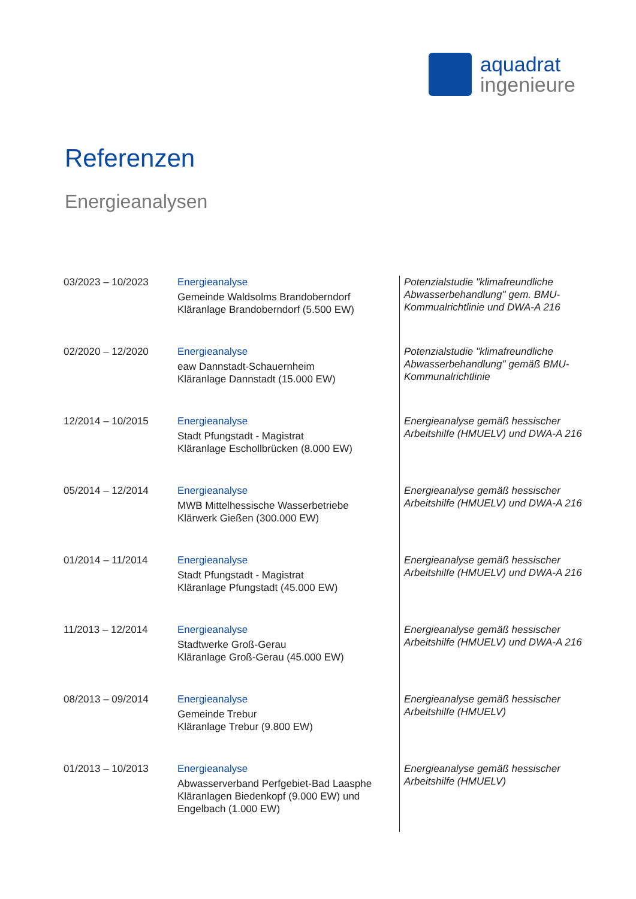aquadrat
ingenieure
Referenzen
Energieanalysen
| 03/2023 – 10/2023 | Energieanalyse Gemeinde Waldsolms Brandoberndorf Kläranlage Brandoberndorf (5.500 EW) | Potenzialstudie "klimafreundliche Abwasserbehandlung" gem. BMU-Kommualrichtlinie und DWA-A 216 |
| 02/2020 – 12/2020 | Energieanalyse eaw Dannstadt-Schauernheim Kläranlage Dannstadt (15.000 EW) | Potenzialstudie "klimafreundliche Abwasserbehandlung" gemäß BMU-Kommunalrichtlinie |
| 12/2014 – 10/2015 | Energieanalyse Stadt Pfungstadt - Magistrat Kläranlage Eschollbrücken (8.000 EW) | Energieanalyse gemäß hessischer Arbeitshilfe (HMUELV) und DWA-A 216 |
| 05/2014 – 12/2014 | Energieanalyse MWB Mittelhessische Wasserbetriebe Klärwerk Gießen (300.000 EW) | Energieanalyse gemäß hessischer Arbeitshilfe (HMUELV) und DWA-A 216 |
| 01/2014 – 11/2014 | Energieanalyse Stadt Pfungstadt - Magistrat Kläranlage Pfungstadt (45.000 EW) | Energieanalyse gemäß hessischer Arbeitshilfe (HMUELV) und DWA-A 216 |
| 11/2013 – 12/2014 | Energieanalyse Stadtwerke Groß-Gerau Kläranlage Groß-Gerau (45.000 EW) | Energieanalyse gemäß hessischer Arbeitshilfe (HMUELV) und DWA-A 216 |
| 08/2013 – 09/2014 | Energieanalyse Gemeinde Trebur Kläranlage Trebur (9.800 EW) | Energieanalyse gemäß hessischer Arbeitshilfe (HMUELV) |
| 01/2013 – 10/2013 | Energieanalyse Abwasserverband Perfgebiet-Bad Laasphe Kläranlagen Biedenkopf (9.000 EW) und Engelbach (1.000 EW) | Energieanalyse gemäß hessischer Arbeitshilfe (HMUELV) |